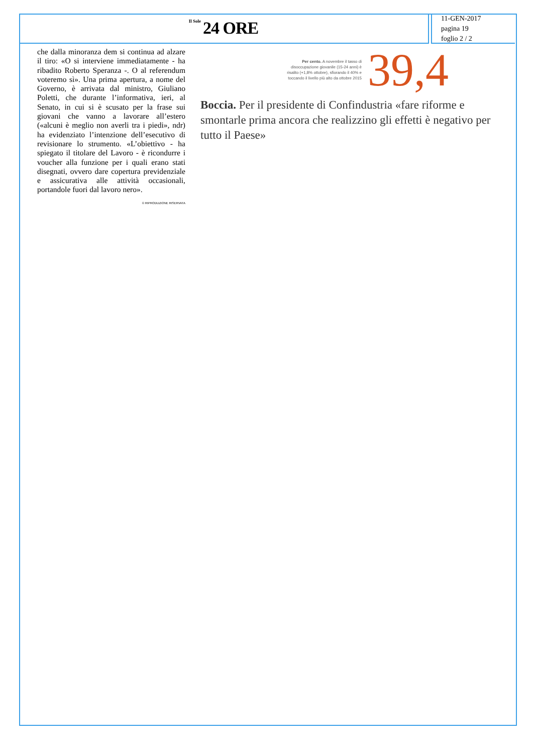Il Sole 24 ORE
11-GEN-2017
pagina 19
foglio 2 / 2
che dalla minoranza dem si continua ad alzare il tiro: «O si interviene immediatamente - ha ribadito Roberto Speranza -. O al referendum voteremo sì». Una prima apertura, a nome del Governo, è arrivata dal ministro, Giuliano Poletti, che durante l’informativa, ieri, al Senato, in cui si è scusato per la frase sui giovani che vanno a lavorare all’estero («alcuni è meglio non averli tra i piedi», ndr) ha evidenziato l’intenzione dell’esecutivo di revisionare lo strumento. «L’obiettivo - ha spiegato il titolare del Lavoro - è ricondurre i voucher alla funzione per i quali erano stati disegnati, ovvero dare copertura previdenziale e assicurativa alle attività occasionali, portandole fuori dal lavoro nero».
© RIPRODUZIONE RISERVATA
Per cento. A novembre il tasso di disoccupazione giovanile (15-24 anni) è risalito (+1,8% ottobre), sfiorando il 40% e toccando il livello più alto da ottobre 2015
39,4
Boccia. Per il presidente di Confindustria «fare riforme e smontarle prima ancora che realizzino gli effetti è negativo per tutto il Paese»